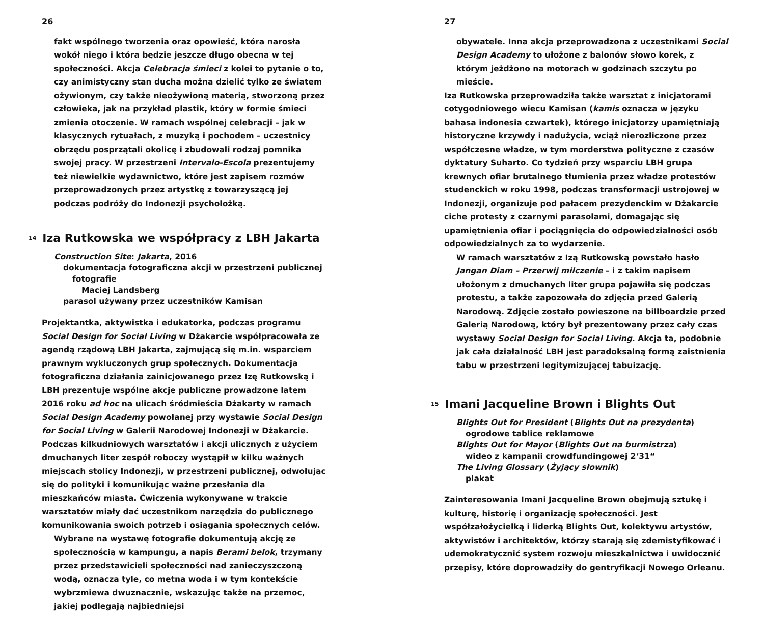26
fakt wspólnego tworzenia oraz opowieść, która narosła wokół niego i która będzie jeszcze długo obecna w tej społeczności. Akcja Celebracja śmieci z kolei to pytanie o to, czy animistyczny stan ducha można dzielić tylko ze światem ożywionym, czy także nieożywioną materią, stworzoną przez człowieka, jak na przykład plastik, który w formie śmieci zmienia otoczenie. W ramach wspólnej celebracji – jak w klasycznych rytuałach, z muzyką i pochodem – uczestnicy obrzędu posprzątali okolicę i zbudowali rodzaj pomnika swojej pracy. W przestrzeni Intervalo-Escola prezentujemy też niewielkie wydawnictwo, które jest zapisem rozmów przeprowadzonych przez artystkę z towarzyszącą jej podczas podróży do Indonezji psycholożką.
<sup>14</sup> Iza Rutkowska we współpracy z LBH Jakarta
Construction Site: Jakarta, 2016
dokumentacja fotograficzna akcji w przestrzeni publicznej
fotografie
Maciej Landsberg
parasol używany przez uczestników Kamisan
Projektantka, aktywistka i edukatorka, podczas programu Social Design for Social Living w Dżakarcie współpracowała ze agendą rządową LBH Jakarta, zajmującą się m.in. wsparciem prawnym wykluczonych grup społecznych. Dokumentacja fotograficzna działania zainicjowanego przez Izę Rutkowską i LBH prezentuje wspólne akcje publiczne prowadzone latem 2016 roku ad hoc na ulicach śródmieścia Dżakarty w ramach Social Design Academy powołanej przy wystawie Social Design for Social Living w Galerii Narodowej Indonezji w Dżakarcie. Podczas kilkudniowych warsztatów i akcji ulicznych z użyciem dmuchanych liter zespół roboczy wystąpił w kilku ważnych miejscach stolicy Indonezji, w przestrzeni publicznej, odwołując się do polityki i komunikując ważne przesłania dla mieszkańców miasta. Ćwiczenia wykonywane w trakcie warsztatów miały dać uczestnikom narzędzia do publicznego komunikowania swoich potrzeb i osiągania społecznych celów.
Wybrane na wystawę fotografie dokumentują akcję ze społecznością w kampungu, a napis Berami belok, trzymany przez przedstawicieli społeczności nad zanieczyszczoną wodą, oznacza tyle, co mętna woda i w tym kontekście wybrzmiewa dwuznacznie, wskazując także na przemoc, jakiej podlegają najbiedniejsi
27
obywatele. Inna akcja przeprowadzona z uczestnikami Social Design Academy to ułożone z balonów słowo korek, z którym jeżdżono na motorach w godzinach szczytu po mieście.
Iza Rutkowska przeprowadziła także warsztat z inicjatorami cotygodniowego wiecu Kamisan (kamis oznacza w języku bahasa indonesia czwartek), którego inicjatorzy upamiętniają historyczne krzywdy i nadużycia, wciąż nierozliczone przez współczesne władze, w tym morderstwa polityczne z czasów dyktatury Suharto. Co tydzień przy wsparciu LBH grupa krewnych ofiar brutalnego tłumienia przez władze protestów studenckich w roku 1998, podczas transformacji ustrojowej w Indonezji, organizuje pod pałacem prezydenckim w Dżakarcie ciche protesty z czarnymi parasolami, domagając się upamiętnienia ofiar i pociągnięcia do odpowiedzialności osób odpowiedzialnych za to wydarzenie.
W ramach warsztatów z Izą Rutkowską powstało hasło Jangan Diam – Przerwij milczenie – i z takim napisem ułożonym z dmuchanych liter grupa pojawiła się podczas protestu, a także zapozowała do zdjęcia przed Galerią Narodową. Zdjęcie zostało powieszone na billboardzie przed Galerią Narodową, który był prezentowany przez cały czas wystawy Social Design for Social Living. Akcja ta, podobnie jak cała działalność LBH jest paradoksalną formą zaistnienia tabu w przestrzeni legitymizującej tabuizację.
<sup>15</sup> Imani Jacqueline Brown i Blights Out
Blights Out for President (Blights Out na prezydenta)
ogrodowe tablice reklamowe
Blights Out for Mayor (Blights Out na burmistrza)
wideo z kampanii crowdfundingowej 2‘31“
The Living Glossary (Żyjący słownik)
plakat
Zainteresowania Imani Jacqueline Brown obejmują sztukę i kulturę, historię i organizację społeczności. Jest współzałożycielką i liderką Blights Out, kolektywu artystów, aktywistów i architektów, którzy starają się zdemistyfikować i udemokratycznić system rozwoju mieszkalnictwa i uwidocznić przepisy, które doprowadziły do gentryfikacji Nowego Orleanu.